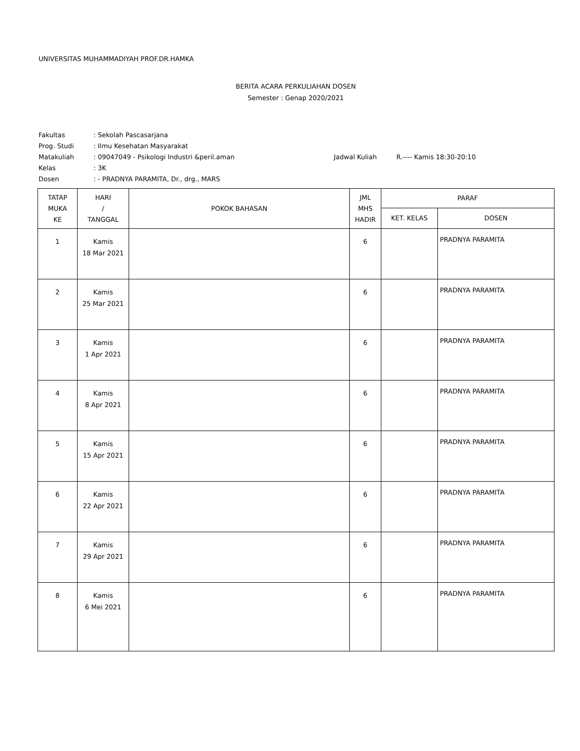UNIVERSITAS MUHAMMADIYAH PROF.DR.HAMKA
BERITA ACARA PERKULIAHAN DOSEN
Semester : Genap 2020/2021
Fakultas: Sekolah Pascasarjana
Prog. Studi: Ilmu Kesehatan Masyarakat
Matakuliah: 09047049 - Psikologi Industri &peril.aman Jadwal Kuliah R.---- Kamis 18:30-20:10
Kelas: 3K
Dosen: - PRADNYA PARAMITA, Dr., drg., MARS
| TATAP MUKA KE | HARI / TANGGAL | POKOK BAHASAN | JML MHS HADIR | PARAF | |
| --- | --- | --- | --- | --- | --- |
| | | | | KET. KELAS | DOSEN |
| 1 | Kamis 18 Mar 2021 | | 6 | | PRADNYA PARAMITA |
| 2 | Kamis 25 Mar 2021 | | 6 | | PRADNYA PARAMITA |
| 3 | Kamis 1 Apr 2021 | | 6 | | PRADNYA PARAMITA |
| 4 | Kamis 8 Apr 2021 | | 6 | | PRADNYA PARAMITA |
| 5 | Kamis 15 Apr 2021 | | 6 | | PRADNYA PARAMITA |
| 6 | Kamis 22 Apr 2021 | | 6 | | PRADNYA PARAMITA |
| 7 | Kamis 29 Apr 2021 | | 6 | | PRADNYA PARAMITA |
| 8 | Kamis 6 Mei 2021 | | 6 | | PRADNYA PARAMITA |